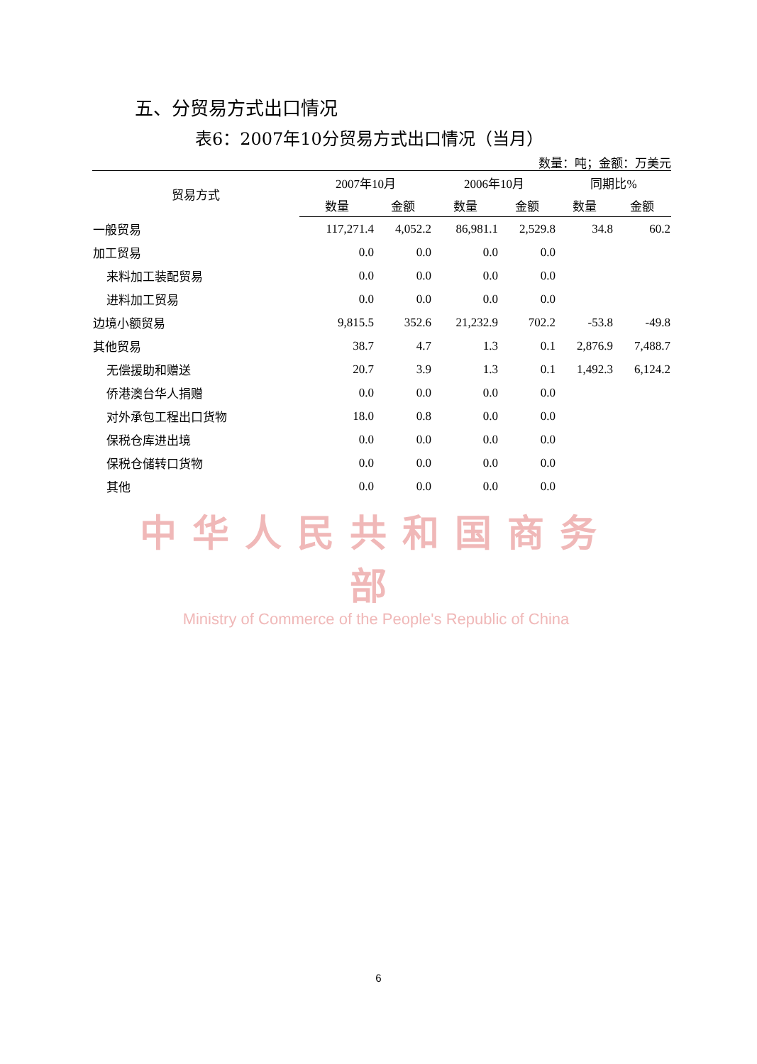五、分贸易方式出口情况
表6：2007年10分贸易方式出口情况（当月）
数量：吨；金额：万美元
| 贸易方式 | 2007年10月 | | 2006年10月 | | 同期比% | |
| --- | --- | --- | --- | --- | --- | --- |
| | 数量 | 金额 | 数量 | 金额 | 数量 | 金额 |
| 一般贸易 | 117,271.4 | 4,052.2 | 86,981.1 | 2,529.8 | 34.8 | 60.2 |
| 加工贸易 | 0.0 | 0.0 | 0.0 | 0.0 | | |
| 来料加工装配贸易 | 0.0 | 0.0 | 0.0 | 0.0 | | |
| 进料加工贸易 | 0.0 | 0.0 | 0.0 | 0.0 | | |
| 边境小额贸易 | 9,815.5 | 352.6 | 21,232.9 | 702.2 | -53.8 | -49.8 |
| 其他贸易 | 38.7 | 4.7 | 1.3 | 0.1 | 2,876.9 | 7,488.7 |
| 无偿援助和赠送 | 20.7 | 3.9 | 1.3 | 0.1 | 1,492.3 | 6,124.2 |
| 侨港澳台华人捐赠 | 0.0 | 0.0 | 0.0 | 0.0 | | |
| 对外承包工程出口货物 | 18.0 | 0.8 | 0.0 | 0.0 | | |
| 保税仓库进出境 | 0.0 | 0.0 | 0.0 | 0.0 | | |
| 保税仓储转口货物 | 0.0 | 0.0 | 0.0 | 0.0 | | |
| 其他 | 0.0 | 0.0 | 0.0 | 0.0 | | |
中华人民共和国商务部
Ministry of Commerce of the People's Republic of China
6